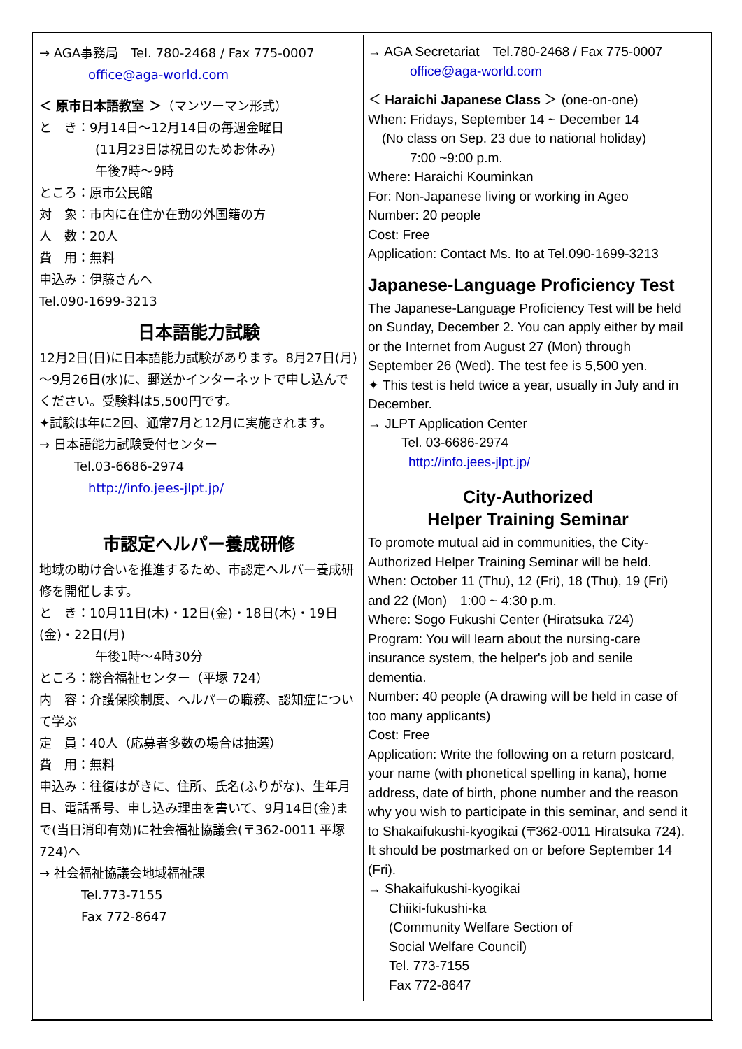→ AGA事務局　Tel. 780-2468 / Fax 775-0007
office@aga-world.com
＜ 原市日本語教室 ＞（マンツーマン形式）
と　き：9月14日～12月14日の毎週金曜日
(11月23日は祝日のためお休み)
午後7時～9時
ところ：原市公民館
対　象：市内に在住か在勤の外国籍の方
人　数：20人
費　用：無料
申込み：伊藤さんへ
Tel.090-1699-3213
日本語能力試験
12月2日(日)に日本語能力試験があります。8月27日(月)～9月26日(水)に、郵送かインターネットで申し込んでください。受験料は5,500円です。
✦試験は年に2回、通常7月と12月に実施されます。
→ 日本語能力試験受付センター
Tel.03-6686-2974
http://info.jees-jlpt.jp/
市認定ヘルパー養成研修
地域の助け合いを推進するため、市認定ヘルパー養成研修を開催します。
と　き：10月11日(木)・12日(金)・18日(木)・19日(金)・22日(月)
午後1時～4時30分
ところ：総合福祉センター（平塚 724）
内　容：介護保険制度、ヘルパーの職務、認知症について学ぶ
定　員：40人（応募者多数の場合は抽選）
費　用：無料
申込み：往復はがきに、住所、氏名(ふりがな)、生年月日、電話番号、申し込み理由を書いて、9月14日(金)まで(当日消印有効)に社会福祉協議会(〒362-0011 平塚 724)へ
→ 社会福祉協議会地域福祉課
Tel.773-7155
Fax 772-8647
→ AGA Secretariat　Tel.780-2468 / Fax 775-0007
office@aga-world.com
＜ Haraichi Japanese Class ＞ (one-on-one)
When: Fridays, September 14 ~ December 14
(No class on Sep. 23 due to national holiday)
7:00 ~9:00 p.m.
Where: Haraichi Kouminkan
For: Non-Japanese living or working in Ageo
Number: 20 people
Cost: Free
Application: Contact Ms. Ito at Tel.090-1699-3213
Japanese-Language Proficiency Test
The Japanese-Language Proficiency Test will be held on Sunday, December 2. You can apply either by mail or the Internet from August 27 (Mon) through September 26 (Wed). The test fee is 5,500 yen.
✦ This test is held twice a year, usually in July and in December.
→ JLPT Application Center
Tel. 03-6686-2974
http://info.jees-jlpt.jp/
City-Authorized
Helper Training Seminar
To promote mutual aid in communities, the City-Authorized Helper Training Seminar will be held.
When: October 11 (Thu), 12 (Fri), 18 (Thu), 19 (Fri) and 22 (Mon)　1:00 ~ 4:30 p.m.
Where: Sogo Fukushi Center (Hiratsuka 724)
Program: You will learn about the nursing-care insurance system, the helper's job and senile dementia.
Number: 40 people (A drawing will be held in case of too many applicants)
Cost: Free
Application: Write the following on a return postcard, your name (with phonetical spelling in kana), home address, date of birth, phone number and the reason why you wish to participate in this seminar, and send it to Shakaifukushi-kyogikai (〒362-0011 Hiratsuka 724). It should be postmarked on or before September 14 (Fri).
→ Shakaifukushi-kyogikai
Chiiki-fukushi-ka
(Community Welfare Section of
Social Welfare Council)
Tel. 773-7155
Fax 772-8647